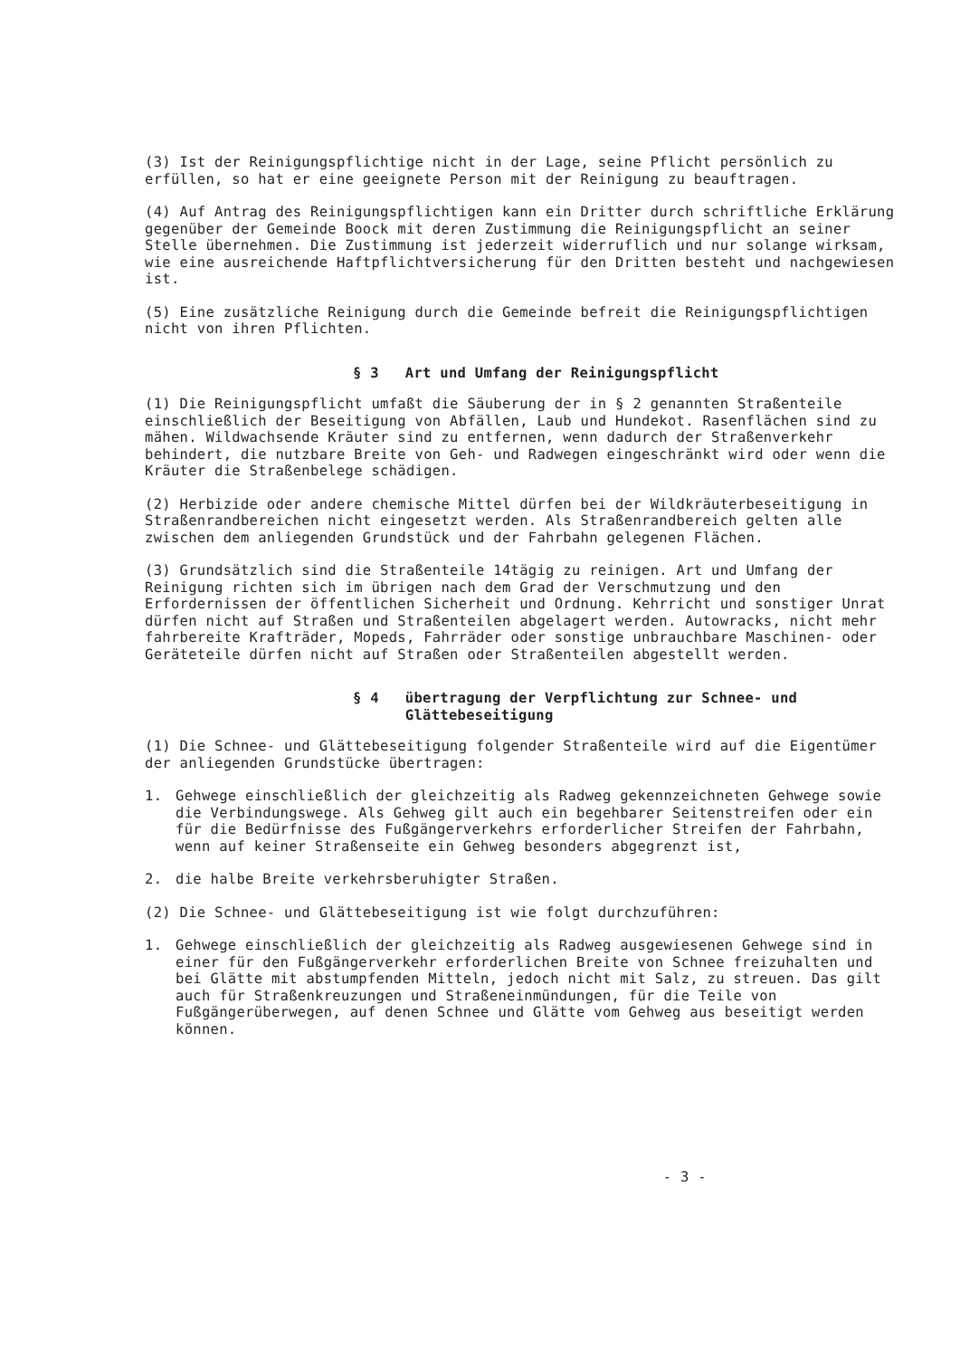(3) Ist der Reinigungspflichtige nicht in der Lage, seine Pflicht persönlich zu erfüllen, so hat er eine geeignete Person mit der Reinigung zu beauftragen.
(4) Auf Antrag des Reinigungspflichtigen kann ein Dritter durch schriftliche Erklärung gegenüber der Gemeinde Boock mit deren Zustimmung die Reinigungspflicht an seiner Stelle übernehmen. Die Zustimmung ist jederzeit widerruflich und nur solange wirksam, wie eine ausreichende Haftpflichtversicherung für den Dritten besteht und nachgewiesen ist.
(5) Eine zusätzliche Reinigung durch die Gemeinde befreit die Reinigungspflichtigen nicht von ihren Pflichten.
§ 3 Art und Umfang der Reinigungspflicht
(1) Die Reinigungspflicht umfaßt die Säuberung der in § 2 genannten Straßenteile einschließlich der Beseitigung von Abfällen, Laub und Hundekot. Rasenflächen sind zu mähen. Wildwachsende Kräuter sind zu entfernen, wenn dadurch der Straßenverkehr behindert, die nutzbare Breite von Geh- und Radwegen eingeschränkt wird oder wenn die Kräuter die Straßenbelege schädigen.
(2) Herbizide oder andere chemische Mittel dürfen bei der Wildkräuterbeseitigung in Straßenrandbereichen nicht eingesetzt werden. Als Straßenrandbereich gelten alle zwischen dem anliegenden Grundstück und der Fahrbahn gelegenen Flächen.
(3) Grundsätzlich sind die Straßenteile 14tägig zu reinigen. Art und Umfang der Reinigung richten sich im übrigen nach dem Grad der Verschmutzung und den Erfordernissen der öffentlichen Sicherheit und Ordnung. Kehrricht und sonstiger Unrat dürfen nicht auf Straßen und Straßenteilen abgelagert werden. Autowracks, nicht mehr fahrbereite Krafträder, Mopeds, Fahrräder oder sonstige unbrauchbare Maschinen- oder Geräteteile dürfen nicht auf Straßen oder Straßenteilen abgestellt werden.
§ 4 übertragung der Verpflichtung zur Schnee- und
Glättebeseitigung
(1) Die Schnee- und Glättebeseitigung folgender Straßenteile wird auf die Eigentümer der anliegenden Grundstücke übertragen:
1. Gehwege einschließlich der gleichzeitig als Radweg gekennzeichneten Gehwege sowie die Verbindungswege. Als Gehweg gilt auch ein begehbarer Seitenstreifen oder ein für die Bedürfnisse des Fußgängerverkehrs erforderlicher Streifen der Fahrbahn, wenn auf keiner Straßenseite ein Gehweg besonders abgegrenzt ist,
2. die halbe Breite verkehrsberuhigter Straßen.
(2) Die Schnee- und Glättebeseitigung ist wie folgt durchzuführen:
1. Gehwege einschließlich der gleichzeitig als Radweg ausgewiesenen Gehwege sind in einer für den Fußgängerverkehr erforderlichen Breite von Schnee freizuhalten und bei Glätte mit abstumpfenden Mitteln, jedoch nicht mit Salz, zu streuen. Das gilt auch für Straßenkreuzungen und Straßeneinmündungen, für die Teile von Fußgängerüberwegen, auf denen Schnee und Glätte vom Gehweg aus beseitigt werden können.
- 3 -